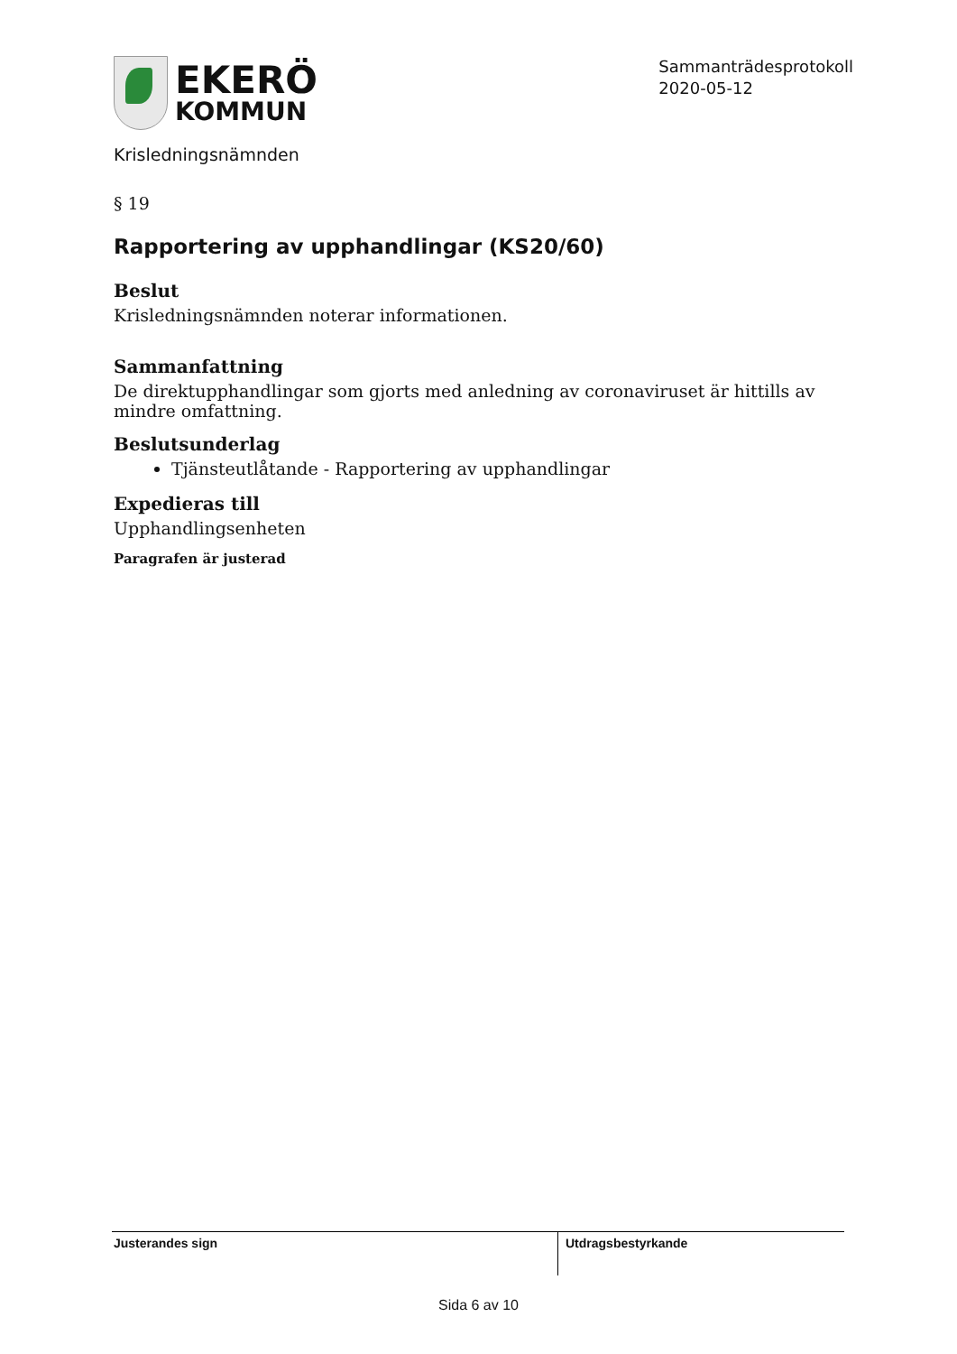EKERÖ
KOMMUN
Sammanträdesprotokoll
2020-05-12
Krisledningsnämnden
§ 19
Rapportering av upphandlingar (KS20/60)
Beslut
Krisledningsnämnden noterar informationen.
Sammanfattning
De direktupphandlingar som gjorts med anledning av coronaviruset är hittills av mindre omfattning.
Beslutsunderlag
Tjänsteutlåtande - Rapportering av upphandlingar
Expedieras till
Upphandlingsenheten
Paragrafen är justerad
Justerandes sign Utdragsbestyrkande
Sida 6 av 10